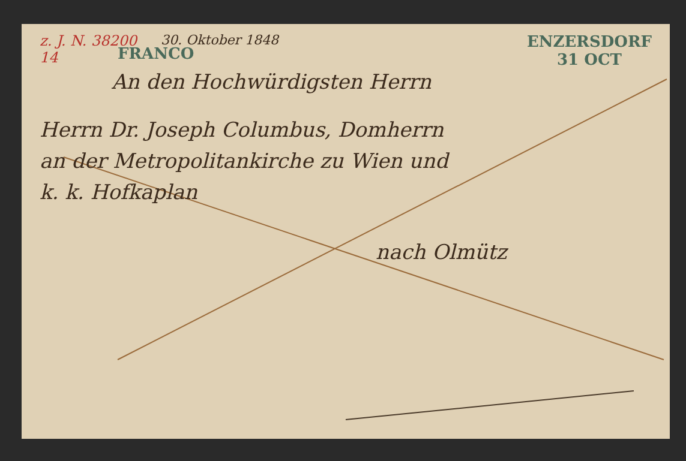z. J. N. 38200
14
30. Oktober 1848
ENZERSDORF
31 OCT
FRANCO
An den Hochwürdigsten Herrn
Herrn Dr. Joseph Columbus, Domherrn
an der Metropolitankirche zu Wien und
k. k. Hofkaplan
nach Olmütz